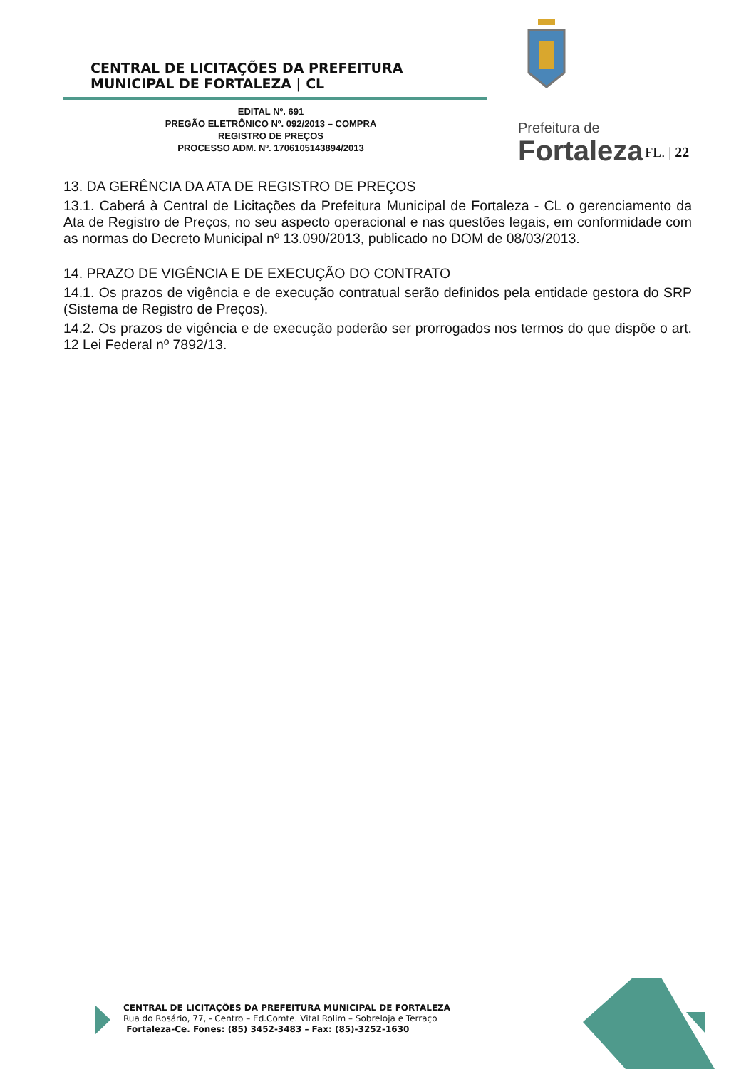CENTRAL DE LICITAÇÕES DA PREFEITURA
MUNICIPAL DE FORTALEZA | CL
Prefeitura de
Fortaleza
EDITAL Nº. 691
PREGÃO ELETRÔNICO Nº. 092/2013 – COMPRA
REGISTRO DE PREÇOS
PROCESSO ADM. Nº. 1706105143894/2013
FL. | 22
13. DA GERÊNCIA DA ATA DE REGISTRO DE PREÇOS
13.1. Caberá à Central de Licitações da Prefeitura Municipal de Fortaleza - CL o gerenciamento da Ata de Registro de Preços, no seu aspecto operacional e nas questões legais, em conformidade com as normas do Decreto Municipal nº 13.090/2013, publicado no DOM de 08/03/2013.
14. PRAZO DE VIGÊNCIA E DE EXECUÇÃO DO CONTRATO
14.1. Os prazos de vigência e de execução contratual serão definidos pela entidade gestora do SRP (Sistema de Registro de Preços).
14.2. Os prazos de vigência e de execução poderão ser prorrogados nos termos do que dispõe o art. 12 Lei Federal nº 7892/13.
CENTRAL DE LICITAÇÕES DA PREFEITURA MUNICIPAL DE FORTALEZA
Rua do Rosário, 77, - Centro – Ed.Comte. Vital Rolim – Sobreloja e Terraço
Fortaleza-Ce. Fones: (85) 3452-3483 – Fax: (85)-3252-1630